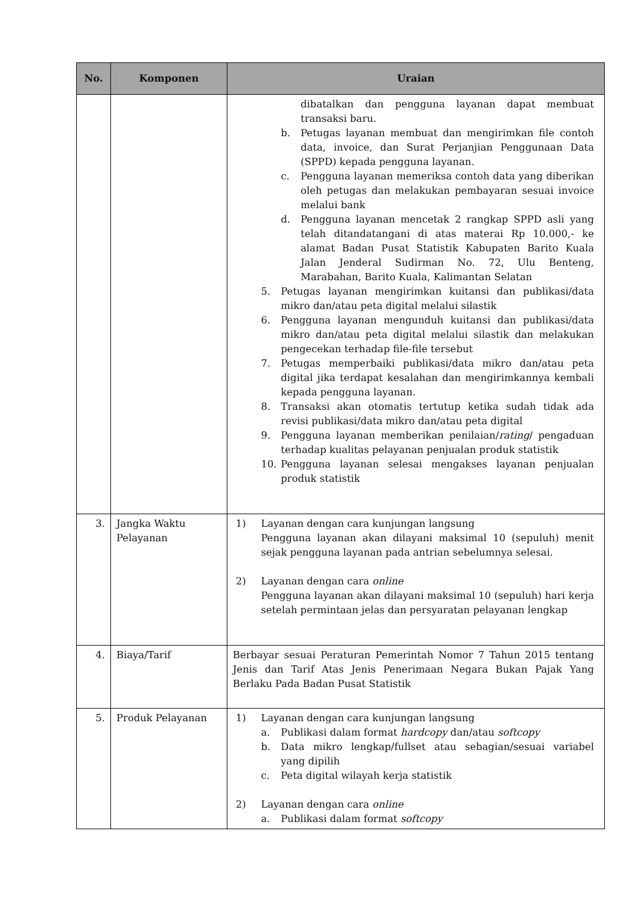| No. | Komponen | Uraian |
| --- | --- | --- |
| | | dibatalkan dan pengguna layanan dapat membuat transaksi baru. b. Petugas layanan membuat dan mengirimkan file contoh data, invoice, dan Surat Perjanjian Penggunaan Data (SPPD) kepada pengguna layanan. c. Pengguna layanan memeriksa contoh data yang diberikan oleh petugas dan melakukan pembayaran sesuai invoice melalui bank d. Pengguna layanan mencetak 2 rangkap SPPD asli yang telah ditandatangani di atas materai Rp 10.000,- ke alamat Badan Pusat Statistik Kabupaten Barito Kuala Jalan Jenderal Sudirman No. 72, Ulu Benteng, Marabahan, Barito Kuala, Kalimantan Selatan 5. Petugas layanan mengirimkan kuitansi dan publikasi/data mikro dan/atau peta digital melalui silastik 6. Pengguna layanan mengunduh kuitansi dan publikasi/data mikro dan/atau peta digital melalui silastik dan melakukan pengecekan terhadap file-file tersebut 7. Petugas memperbaiki publikasi/data mikro dan/atau peta digital jika terdapat kesalahan dan mengirimkannya kembali kepada pengguna layanan. 8. Transaksi akan otomatis tertutup ketika sudah tidak ada revisi publikasi/data mikro dan/atau peta digital 9. Pengguna layanan memberikan penilaian/ rating / pengaduan terhadap kualitas pelayanan penjualan produk statistik 10. Pengguna layanan selesai mengakses layanan penjualan produk statistik |
| 3. | Jangka Waktu Pelayanan | 1) Layanan dengan cara kunjungan langsung Pengguna layanan akan dilayani maksimal 10 (sepuluh) menit sejak pengguna layanan pada antrian sebelumnya selesai. 2) Layanan dengan cara online Pengguna layanan akan dilayani maksimal 10 (sepuluh) hari kerja setelah permintaan jelas dan persyaratan pelayanan lengkap |
| 4. | Biaya/Tarif | Berbayar sesuai Peraturan Pemerintah Nomor 7 Tahun 2015 tentang Jenis dan Tarif Atas Jenis Penerimaan Negara Bukan Pajak Yang Berlaku Pada Badan Pusat Statistik |
| 5. | Produk Pelayanan | 1) Layanan dengan cara kunjungan langsung a. Publikasi dalam format hardcopy dan/atau softcopy b. Data mikro lengkap/fullset atau sebagian/sesuai variabel yang dipilih c. Peta digital wilayah kerja statistik 2) Layanan dengan cara online a. Publikasi dalam format softcopy |